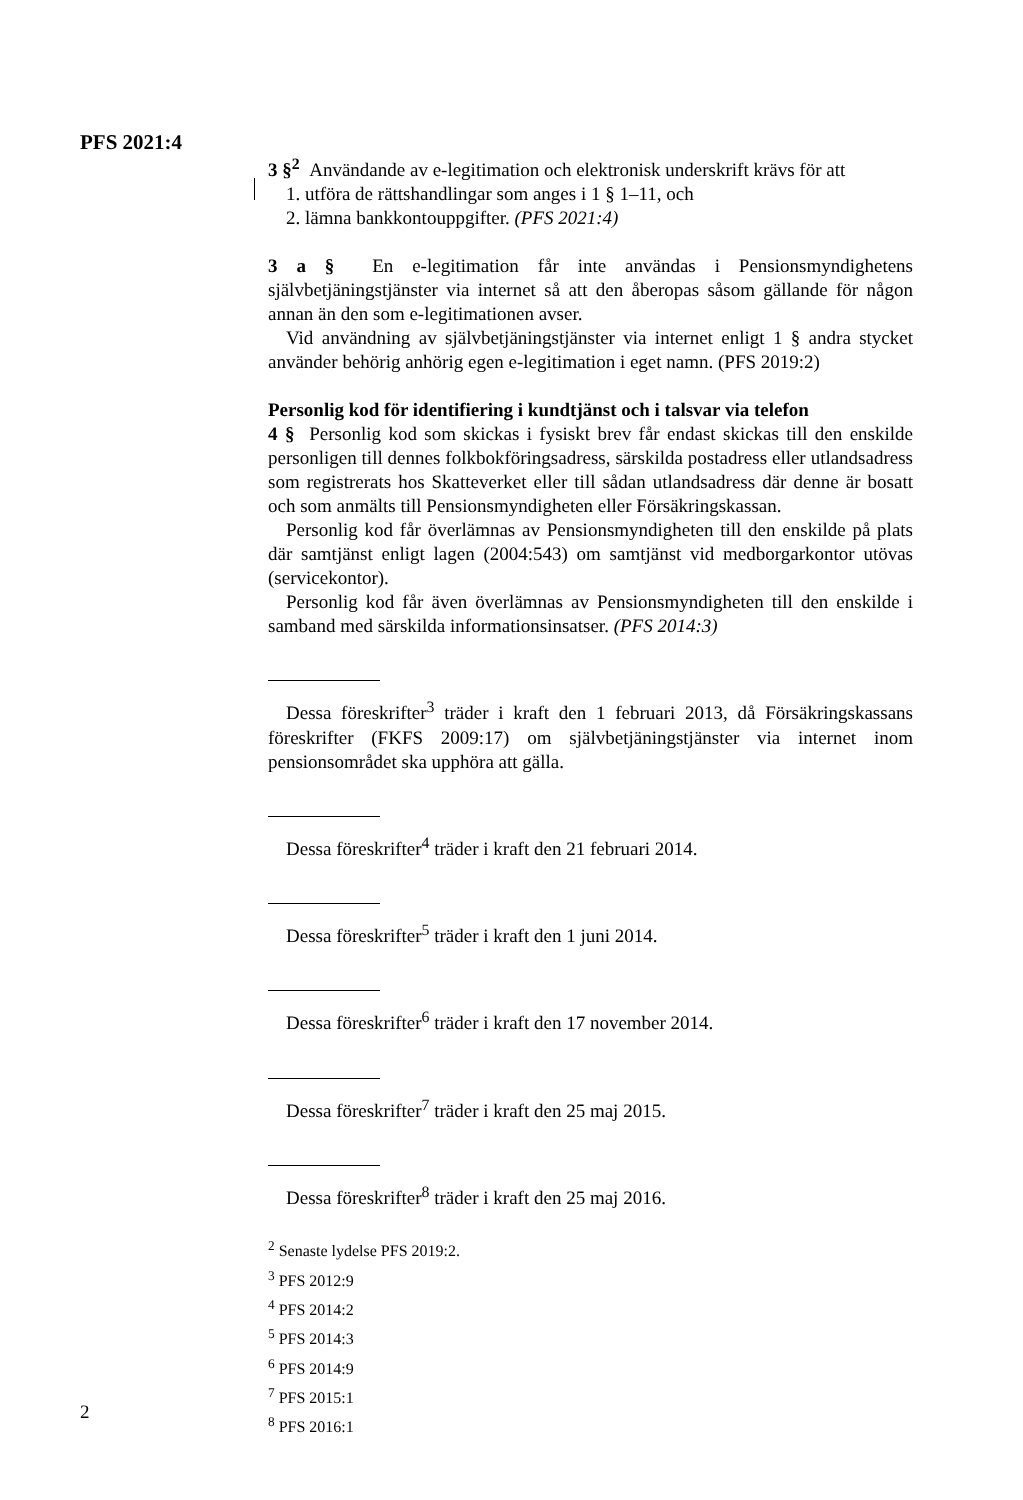PFS 2021:4
3 §<sup>2</sup> Användande av e-legitimation och elektronisk underskrift krävs för att
1. utföra de rättshandlingar som anges i 1 § 1–11, och
2. lämna bankkontouppgifter. (PFS 2021:4)
3 a § En e-legitimation får inte användas i Pensionsmyndighetens självbetjäningstjänster via internet så att den åberopas såsom gällande för någon annan än den som e-legitimationen avser.
Vid användning av självbetjäningstjänster via internet enligt 1 § andra stycket använder behörig anhörig egen e-legitimation i eget namn. (PFS 2019:2)
Personlig kod för identifiering i kundtjänst och i talsvar via telefon
4 § Personlig kod som skickas i fysiskt brev får endast skickas till den enskilde personligen till dennes folkbokföringsadress, särskilda postadress eller utlandsadress som registrerats hos Skatteverket eller till sådan utlandsadress där denne är bosatt och som anmälts till Pensionsmyndigheten eller Försäkringskassan.
Personlig kod får överlämnas av Pensionsmyndigheten till den enskilde på plats där samtjänst enligt lagen (2004:543) om samtjänst vid medborgarkontor utövas (servicekontor).
Personlig kod får även överlämnas av Pensionsmyndigheten till den enskilde i samband med särskilda informationsinsatser. (PFS 2014:3)
Dessa föreskrifter<sup>3</sup> träder i kraft den 1 februari 2013, då Försäkringskassans föreskrifter (FKFS 2009:17) om självbetjäningstjänster via internet inom pensionsområdet ska upphöra att gälla.
Dessa föreskrifter<sup>4</sup> träder i kraft den 21 februari 2014.
Dessa föreskrifter<sup>5</sup> träder i kraft den 1 juni 2014.
Dessa föreskrifter<sup>6</sup> träder i kraft den 17 november 2014.
Dessa föreskrifter<sup>7</sup> träder i kraft den 25 maj 2015.
Dessa föreskrifter<sup>8</sup> träder i kraft den 25 maj 2016.
<sup>2</sup> Senaste lydelse PFS 2019:2.
<sup>3</sup> PFS 2012:9
<sup>4</sup> PFS 2014:2
<sup>5</sup> PFS 2014:3
<sup>6</sup> PFS 2014:9
<sup>7</sup> PFS 2015:1
<sup>8</sup> PFS 2016:1
2